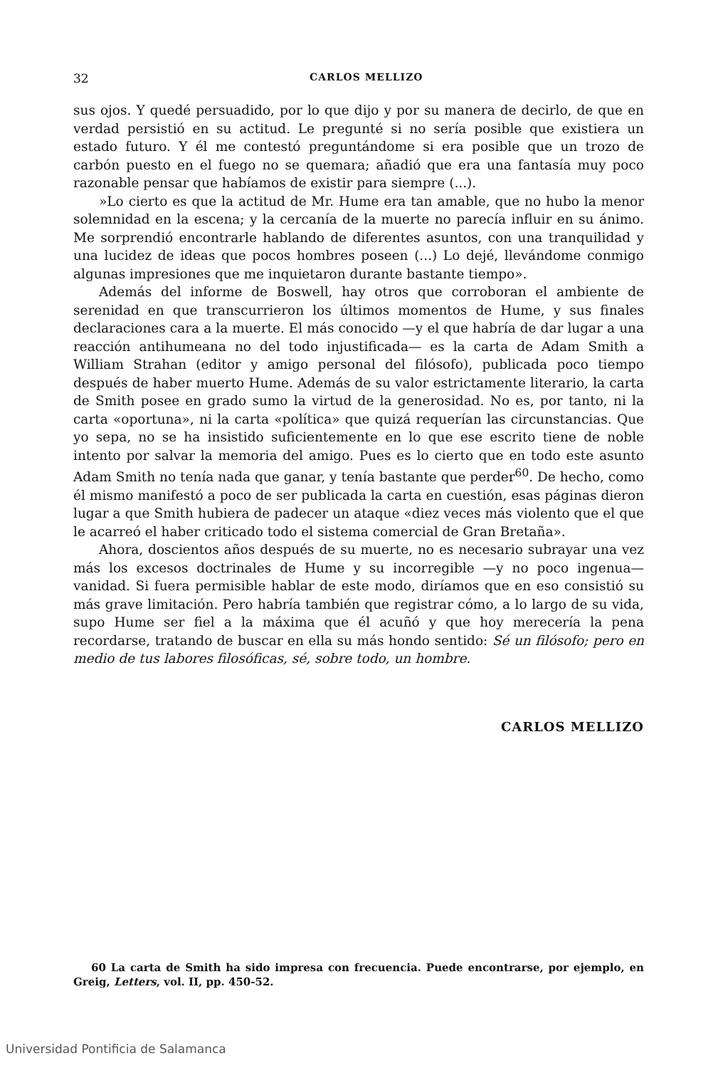32 CARLOS MELLIZO
sus ojos. Y quedé persuadido, por lo que dijo y por su manera de decirlo, de que en verdad persistió en su actitud. Le pregunté si no sería posible que existiera un estado futuro. Y él me contestó preguntándome si era posible que un trozo de carbón puesto en el fuego no se quemara; añadió que era una fantasía muy poco razonable pensar que habíamos de existir para siempre (...).
»Lo cierto es que la actitud de Mr. Hume era tan amable, que no hubo la menor solemnidad en la escena; y la cercanía de la muerte no parecía influir en su ánimo. Me sorprendió encontrarle hablando de diferentes asuntos, con una tranquilidad y una lucidez de ideas que pocos hombres poseen (...) Lo dejé, llevándome conmigo algunas impresiones que me inquietaron durante bastante tiempo».
Además del informe de Boswell, hay otros que corroboran el ambiente de serenidad en que transcurrieron los últimos momentos de Hume, y sus finales declaraciones cara a la muerte. El más conocido —y el que habría de dar lugar a una reacción antihumeana no del todo injustificada— es la carta de Adam Smith a William Strahan (editor y amigo personal del filósofo), publicada poco tiempo después de haber muerto Hume. Además de su valor estrictamente literario, la carta de Smith posee en grado sumo la virtud de la generosidad. No es, por tanto, ni la carta «oportuna», ni la carta «política» que quizá requerían las circunstancias. Que yo sepa, no se ha insistido suficientemente en lo que ese escrito tiene de noble intento por salvar la memoria del amigo. Pues es lo cierto que en todo este asunto Adam Smith no tenía nada que ganar, y tenía bastante que perder<sup>60</sup>. De hecho, como él mismo manifestó a poco de ser publicada la carta en cuestión, esas páginas dieron lugar a que Smith hubiera de padecer un ataque «diez veces más violento que el que le acarreó el haber criticado todo el sistema comercial de Gran Bretaña».
Ahora, doscientos años después de su muerte, no es necesario subrayar una vez más los excesos doctrinales de Hume y su incorregible —y no poco ingenua— vanidad. Si fuera permisible hablar de este modo, diríamos que en eso consistió su más grave limitación. Pero habría también que registrar cómo, a lo largo de su vida, supo Hume ser fiel a la máxima que él acuñó y que hoy merecería la pena recordarse, tratando de buscar en ella su más hondo sentido: Sé un filósofo; pero en medio de tus labores filosóficas, sé, sobre todo, un hombre.
CARLOS MELLIZO
60 La carta de Smith ha sido impresa con frecuencia. Puede encontrarse, por ejemplo, en Greig, Letters, vol. II, pp. 450-52.
Universidad Pontificia de Salamanca